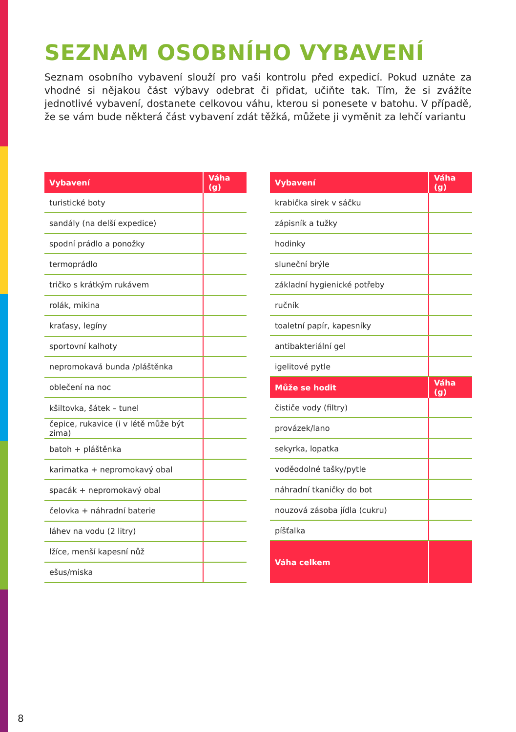SEZNAM OSOBNÍHO VYBAVENÍ
Seznam osobního vybavení slouží pro vaši kontrolu před expedicí. Pokud uznáte za vhodné si nějakou část výbavy odebrat či přidat, učiňte tak. Tím, že si zvážíte jednotlivé vybavení, dostanete celkovou váhu, kterou si ponesete v batohu. V případě, že se vám bude některá část vybavení zdát těžká, můžete ji vyměnit za lehčí variantu
| Vybavení | Váha (g) |
| --- | --- |
| turistické boty | |
| sandály (na delší expedice) | |
| spodní prádlo a ponožky | |
| termoprádlo | |
| tričko s krátkým rukávem | |
| rolák, mikina | |
| kraťasy, legíny | |
| sportovní kalhoty | |
| nepromokavá bunda /pláštěnka | |
| oblečení na noc | |
| kšiltovka, šátek – tunel | |
| čepice, rukavice (i v létě může být zima) | |
| batoh + pláštěnka | |
| karimatka + nepromokavý obal | |
| spacák + nepromokavý obal | |
| čelovka + náhradní baterie | |
| láhev na vodu (2 litry) | |
| lžíce, menší kapesní nůž | |
| ešus/miska | |
| Vybavení | Váha (g) |
| --- | --- |
| krabička sirek v sáčku | |
| zápisník a tužky | |
| hodinky | |
| sluneční brýle | |
| základní hygienické potřeby | |
| ručník | |
| toaletní papír, kapesníky | |
| antibakteriální gel | |
| igelitové pytle | |
| Může se hodit | Váha (g) |
| čističe vody (filtry) | |
| provázek/lano | |
| sekyrka, lopatka | |
| voděodolné tašky/pytle | |
| náhradní tkaničky do bot | |
| nouzová zásoba jídla (cukru) | |
| píšťalka | |
| Váha celkem | |
8